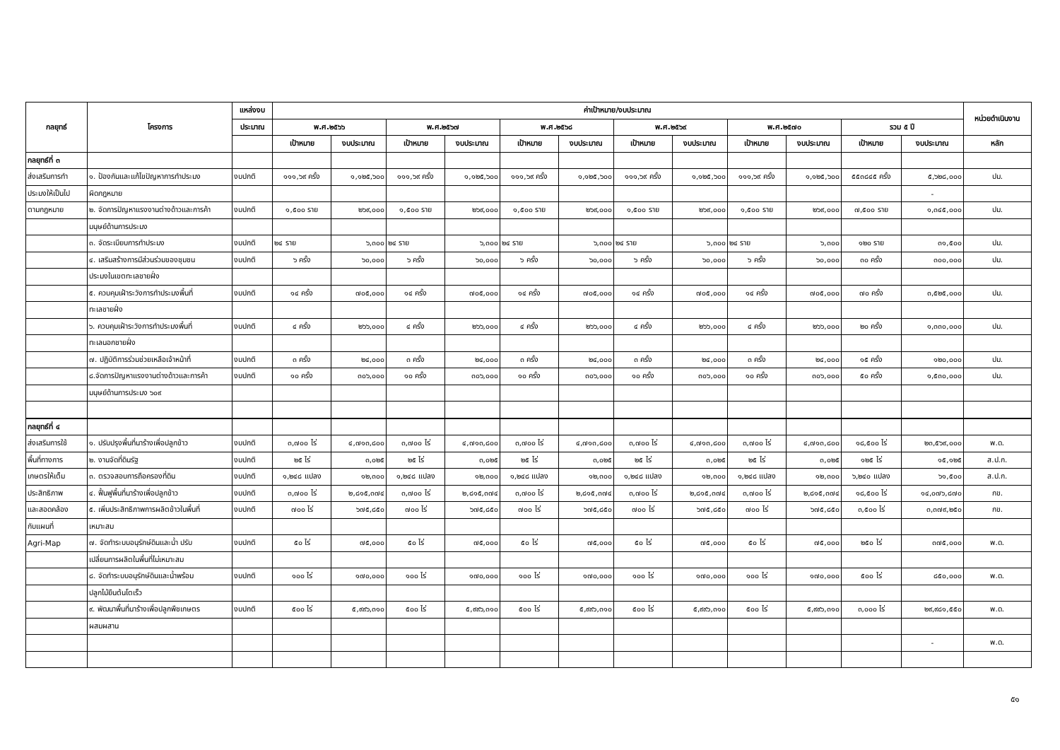| กลยุทธ์ | โครงการ | แหล่งงบ | ค่าเป้าหมาย/งบประมาณ | | | | | | | | | | | | หน่วยดำเนินงาน |
| --- | --- | --- | --- | --- | --- | --- | --- | --- | --- | --- | --- | --- | --- | --- | --- |
| | | ประมาณ | พ.ศ.๒๕๖๖ | | พ.ศ.๒๕๖๗ | | พ.ศ.๒๕๖๘ | | พ.ศ.๒๕๖๙ | | พ.ศ.๒๕๗๐ | | รวม ๕ ปี | | |
| | | | เป้าหมาย | งบประมาณ | เป้าหมาย | งบประมาณ | เป้าหมาย | งบประมาณ | เป้าหมาย | งบประมาณ | เป้าหมาย | งบประมาณ | เป้าหมาย | งบประมาณ | หลัก |
| กลยุทธ์ที่ ๓ | | | | | | | | | | | | | | | |
| ส่งเสริมการทำ | ๑. ป้องกันและแก้ไขปัญหาการทำประมง | งบปกติ | ๑๑๑,๖๙ ครั้ง | ๑,๑๒๕,๖๐๐ | ๑๑๑,๖๙ ครั้ง | ๑,๑๒๕,๖๐๐ | ๑๑๑,๖๙ ครั้ง | ๑,๑๒๕,๖๐๐ | ๑๑๑,๖๙ ครั้ง | ๑,๑๒๕,๖๐๐ | ๑๑๑,๖๙ ครั้ง | ๑,๑๒๕,๖๐๐ | ๕๕๓๘๔๕ ครั้ง | ๕,๖๒๘,๐๐๐ | ปม. |
| ประมงให้เป็นไป | ผิดกฎหมาย | | | | | | | | | | | | | - | |
| ตามกฎหมาย | ๒. จัดการปัญหาแรงงานต่างด้าวและการค้า | งบปกติ | ๑,๕๐๐ ราย | ๒๖๙,๐๐๐ | ๑,๕๐๐ ราย | ๒๖๙,๐๐๐ | ๑,๕๐๐ ราย | ๒๖๙,๐๐๐ | ๑,๕๐๐ ราย | ๒๖๙,๐๐๐ | ๑,๕๐๐ ราย | ๒๖๙,๐๐๐ | ๗,๕๐๐ ราย | ๑,๓๔๕,๐๐๐ | ปม. |
| | มนุษย์ด้านการประมง | | | | | | | | | | | | | | |
| | ๓. จัดระเบียบการทำประมง | งบปกติ | ๒๔ ราย | ๖,๓๐๐ | ๒๔ ราย | ๖,๓๐๐ | ๒๔ ราย | ๖,๓๐๐ | ๒๔ ราย | ๖,๓๐๐ | ๒๔ ราย | ๖,๓๐๐ | ๑๒๐ ราย | ๓๑,๕๐๐ | ปม. |
| | ๔. เสริมสร้างการมีส่วนร่วมของชุมชน | งบปกติ | ๖ ครั้ง | ๖๐,๐๐๐ | ๖ ครั้ง | ๖๐,๐๐๐ | ๖ ครั้ง | ๖๐,๐๐๐ | ๖ ครั้ง | ๖๐,๐๐๐ | ๖ ครั้ง | ๖๐,๐๐๐ | ๓๐ ครั้ง | ๓๐๐,๐๐๐ | ปม. |
| | ประมงในเขตทะเลชายฝั่ง | | | | | | | | | | | | | | |
| | ๕. ควบคุมเฝ้าระวังการทำประมงพื้นที่ | งบปกติ | ๑๔ ครั้ง | ๗๐๕,๐๐๐ | ๑๔ ครั้ง | ๗๐๕,๐๐๐ | ๑๔ ครั้ง | ๗๐๕,๐๐๐ | ๑๔ ครั้ง | ๗๐๕,๐๐๐ | ๑๔ ครั้ง | ๗๐๕,๐๐๐ | ๗๐ ครั้ง | ๓,๕๒๕,๐๐๐ | ปม. |
| | ทะเลชายฝั่ง | | | | | | | | | | | | | | |
| | ๖. ควบคุมเฝ้าระวังการทำประมงพื้นที่ | งบปกติ | ๔ ครั้ง | ๒๖๖,๐๐๐ | ๔ ครั้ง | ๒๖๖,๐๐๐ | ๔ ครั้ง | ๒๖๖,๐๐๐ | ๔ ครั้ง | ๒๖๖,๐๐๐ | ๔ ครั้ง | ๒๖๖,๐๐๐ | ๒๐ ครั้ง | ๑,๓๓๐,๐๐๐ | ปม. |
| | ทะเลนอกชายฝั่ง | | | | | | | | | | | | | | |
| | ๗. ปฏิบัติการร่วมช่วยเหลือเจ้าหน้าที่ | งบปกติ | ๓ ครั้ง | ๒๔,๐๐๐ | ๓ ครั้ง | ๒๔,๐๐๐ | ๓ ครั้ง | ๒๔,๐๐๐ | ๓ ครั้ง | ๒๔,๐๐๐ | ๓ ครั้ง | ๒๔,๐๐๐ | ๑๕ ครั้ง | ๑๒๐,๐๐๐ | ปม. |
| | ๘.จัดการปัญหาแรงงานต่างด้าวและการค้า | งบปกติ | ๑๐ ครั้ง | ๓๐๖,๐๐๐ | ๑๐ ครั้ง | ๓๐๖,๐๐๐ | ๑๐ ครั้ง | ๓๐๖,๐๐๐ | ๑๐ ครั้ง | ๓๐๖,๐๐๐ | ๑๐ ครั้ง | ๓๐๖,๐๐๐ | ๕๐ ครั้ง | ๑,๕๓๐,๐๐๐ | ปม. |
| | มนุษย์ด้านการประมง ๖๐๙ | | | | | | | | | | | | | | |
| กลยุทธ์ที่ ๔ | | | | | | | | | | | | | | | |
| ส่งเสริมการใช้ | ๑. ปรับปรุงพื้นที่นาร้างเพื่อปลูกข้าว | งบปกติ | ๓,๗๐๐ ไร่ | ๔,๗๑๓,๘๐๐ | ๓,๗๐๐ ไร่ | ๔,๗๑๓,๘๐๐ | ๓,๗๐๐ ไร่ | ๔,๗๑๓,๘๐๐ | ๓,๗๐๐ ไร่ | ๔,๗๑๓,๘๐๐ | ๓,๗๐๐ ไร่ | ๔,๗๑๓,๘๐๐ | ๑๘,๕๐๐ ไร่ | ๒๓,๕๖๙,๐๐๐ | พ.ด. |
| พื้นที่ทางการ | ๒. งานจัดที่ดินรัฐ | งบปกติ | ๒๕ ไร่ | ๓,๐๒๕ | ๒๕ ไร่ | ๓,๐๒๕ | ๒๕ ไร่ | ๓,๐๒๕ | ๒๕ ไร่ | ๓,๐๒๕ | ๒๕ ไร่ | ๓,๐๒๕ | ๑๒๕ ไร่ | ๑๕,๑๒๕ | ส.ป.ก. |
| เกษตรให้เต็ม | ๓. ตรวจสอบการถือครองที่ดิน | งบปกติ | ๑,๒๔๘ แปลง | ๑๒,๓๐๐ | ๑,๒๔๘ แปลง | ๑๒,๓๐๐ | ๑,๒๔๘ แปลง | ๑๒,๓๐๐ | ๑,๒๔๘ แปลง | ๑๒,๓๐๐ | ๑,๒๔๘ แปลง | ๑๒,๓๐๐ | ๖,๒๔๐ แปลง | ๖๑,๕๐๐ | ส.ป.ก. |
| ประสิทธิภาพ | ๔. ฟื้นฟูพื้นที่นาร้างเพื่อปลูกข้าว | งบปกติ | ๓,๗๐๐ ไร่ | ๒,๘๑๕,๓๗๔ | ๓,๗๐๐ ไร่ | ๒,๘๑๕,๓๗๔ | ๓,๗๐๐ ไร่ | ๒,๘๑๕,๓๗๔ | ๓,๗๐๐ ไร่ | ๒,๘๑๕,๓๗๔ | ๓,๗๐๐ ไร่ | ๒,๘๑๕,๓๗๔ | ๑๘,๕๐๐ ไร่ | ๑๔,๐๗๖,๘๗๐ | กข. |
| และสอดคล้อง | ๕. เพิ่มประสิทธิภาพการผลิตข้าวในพื้นที่ | งบปกติ | ๗๐๐ ไร่ | ๖๗๕,๘๕๐ | ๗๐๐ ไร่ | ๖๗๕,๘๕๐ | ๗๐๐ ไร่ | ๖๗๕,๘๕๐ | ๗๐๐ ไร่ | ๖๗๕,๘๕๐ | ๗๐๐ ไร่ | ๖๗๕,๘๕๐ | ๓,๕๐๐ ไร่ | ๓,๓๗๙,๒๕๐ | กข. |
| กับแผนที่ | เหมาะสม | | | | | | | | | | | | | | |
| Agri-Map | ๗. จัดทำระบบอนุรักษ์ดินและน้ำ ปรับ | งบปกติ | ๕๐ ไร่ | ๗๕,๐๐๐ | ๕๐ ไร่ | ๗๕,๐๐๐ | ๕๐ ไร่ | ๗๕,๐๐๐ | ๕๐ ไร่ | ๗๕,๐๐๐ | ๕๐ ไร่ | ๗๕,๐๐๐ | ๒๕๐ ไร่ | ๓๗๕,๐๐๐ | พ.ด. |
| | เปลี่ยนการผลิตในพื้นที่ไม่เหมาะสม | | | | | | | | | | | | | | |
| | ๘. จัดทำระบบอนุรักษ์ดินและน้ำพร้อม | งบปกติ | ๑๐๐ ไร่ | ๑๗๐,๐๐๐ | ๑๐๐ ไร่ | ๑๗๐,๐๐๐ | ๑๐๐ ไร่ | ๑๗๐,๐๐๐ | ๑๐๐ ไร่ | ๑๗๐,๐๐๐ | ๑๐๐ ไร่ | ๑๗๐,๐๐๐ | ๕๐๐ ไร่ | ๘๕๐,๐๐๐ | พ.ด. |
| | ปลูกไม้ยืนต้นโตเร็ว | | | | | | | | | | | | | | |
| | ๙. พัฒนาพื้นที่นาร้างเพื่อปลูกพืชเกษตร | งบปกติ | ๕๐๐ ไร่ | ๕,๙๙๖,๓๑๐ | ๕๐๐ ไร่ | ๕,๙๙๖,๓๑๐ | ๕๐๐ ไร่ | ๕,๙๙๖,๓๑๐ | ๕๐๐ ไร่ | ๕,๙๙๖,๓๑๐ | ๕๐๐ ไร่ | ๕,๙๙๖,๓๑๐ | ๓,๐๐๐ ไร่ | ๒๙,๙๘๑,๕๕๐ | พ.ด. |
| | ผสมผสาน | | | | | | | | | | | | | | |
| | | | | | | | | | | | | | | - | พ.ด. |
๕๑